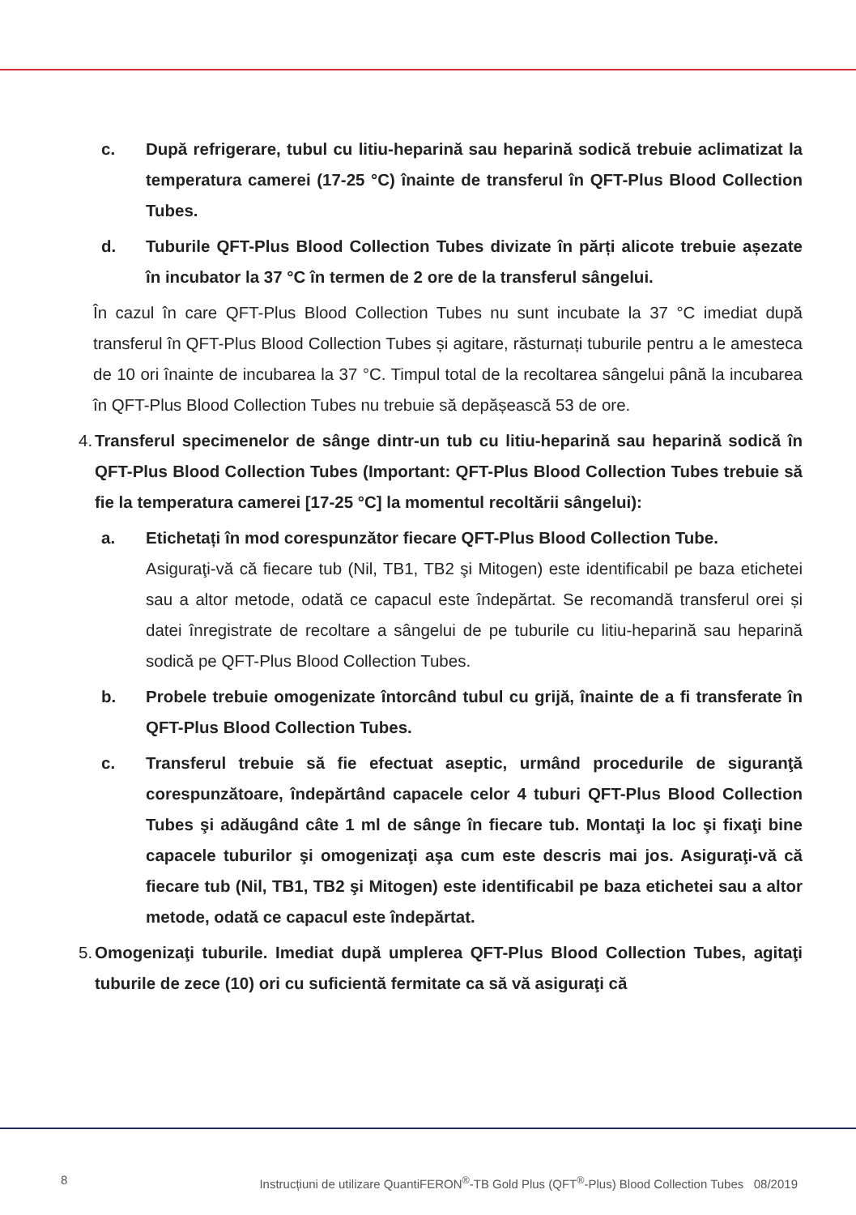c. După refrigerare, tubul cu litiu-heparină sau heparină sodică trebuie aclimatizat la temperatura camerei (17-25 °C) înainte de transferul în QFT-Plus Blood Collection Tubes.
d. Tuburile QFT-Plus Blood Collection Tubes divizate în părți alicote trebuie așezate în incubator la 37 °C în termen de 2 ore de la transferul sângelui.
În cazul în care QFT-Plus Blood Collection Tubes nu sunt incubate la 37 °C imediat după transferul în QFT-Plus Blood Collection Tubes și agitare, răsturnați tuburile pentru a le amesteca de 10 ori înainte de incubarea la 37 °C. Timpul total de la recoltarea sângelui până la incubarea în QFT-Plus Blood Collection Tubes nu trebuie să depășească 53 de ore.
4. Transferul specimenelor de sânge dintr-un tub cu litiu-heparină sau heparină sodică în QFT-Plus Blood Collection Tubes (Important: QFT-Plus Blood Collection Tubes trebuie să fie la temperatura camerei [17-25 °C] la momentul recoltării sângelui):
a. Etichetați în mod corespunzător fiecare QFT-Plus Blood Collection Tube.
Asiguraţi-vă că fiecare tub (Nil, TB1, TB2 şi Mitogen) este identificabil pe baza etichetei sau a altor metode, odată ce capacul este îndepărtat. Se recomandă transferul orei și datei înregistrate de recoltare a sângelui de pe tuburile cu litiu-heparină sau heparină sodică pe QFT-Plus Blood Collection Tubes.
b. Probele trebuie omogenizate întorcând tubul cu grijă, înainte de a fi transferate în QFT-Plus Blood Collection Tubes.
c. Transferul trebuie să fie efectuat aseptic, urmând procedurile de siguranţă corespunzătoare, îndepărtând capacele celor 4 tuburi QFT-Plus Blood Collection Tubes şi adăugând câte 1 ml de sânge în fiecare tub. Montaţi la loc şi fixaţi bine capacele tuburilor şi omogenizaţi aşa cum este descris mai jos. Asiguraţi-vă că fiecare tub (Nil, TB1, TB2 şi Mitogen) este identificabil pe baza etichetei sau a altor metode, odată ce capacul este îndepărtat.
5. Omogenizaţi tuburile. Imediat după umplerea QFT-Plus Blood Collection Tubes, agitaţi tuburile de zece (10) ori cu suficientă fermitate ca să vă asiguraţi că
8 Instrucțiuni de utilizare QuantiFERON<sup>®</sup>-TB Gold Plus (QFT<sup>®</sup>-Plus) Blood Collection Tubes 08/2019